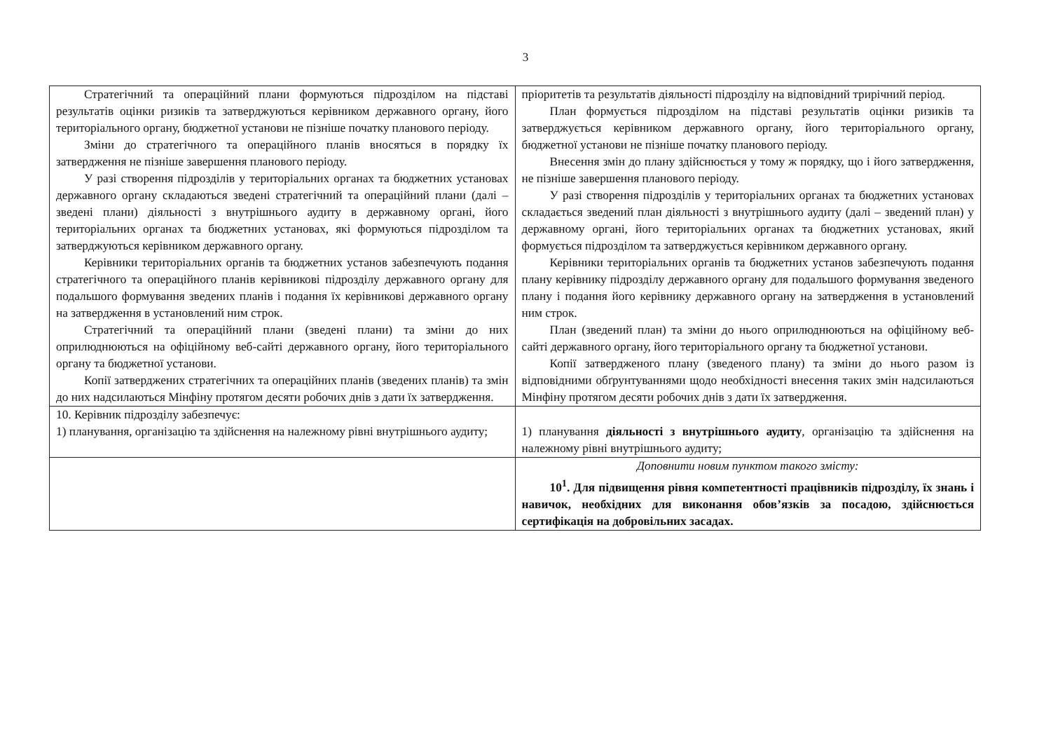3
| Стратегічний та операційний плани формуються підрозділом на підставі результатів оцінки ризиків та затверджуються керівником державного органу, його територіального органу, бюджетної установи не пізніше початку планового періоду. Зміни до стратегічного та операційного планів вносяться в порядку їх затвердження не пізніше завершення планового періоду. У разі створення підрозділів у територіальних органах та бюджетних установах державного органу складаються зведені стратегічний та операційний плани (далі – зведені плани) діяльності з внутрішнього аудиту в державному органі, його територіальних органах та бюджетних установах, які формуються підрозділом та затверджуються керівником державного органу. Керівники територіальних органів та бюджетних установ забезпечують подання стратегічного та операційного планів керівникові підрозділу державного органу для подальшого формування зведених планів і подання їх керівникові державного органу на затвердження в установлений ним строк. Стратегічний та операційний плани (зведені плани) та зміни до них оприлюднюються на офіційному веб-сайті державного органу, його територіального органу та бюджетної установи. Копії затверджених стратегічних та операційних планів (зведених планів) та змін до них надсилаються Мінфіну протягом десяти робочих днів з дати їх затвердження. | пріоритетів та результатів діяльності підрозділу на відповідний трирічний період. План формується підрозділом на підставі результатів оцінки ризиків та затверджується керівником державного органу, його територіального органу, бюджетної установи не пізніше початку планового періоду. Внесення змін до плану здійснюється у тому ж порядку, що і його затвердження, не пізніше завершення планового періоду. У разі створення підрозділів у територіальних органах та бюджетних установах складається зведений план діяльності з внутрішнього аудиту (далі – зведений план) у державному органі, його територіальних органах та бюджетних установах, який формується підрозділом та затверджується керівником державного органу. Керівники територіальних органів та бюджетних установ забезпечують подання плану керівнику підрозділу державного органу для подальшого формування зведеного плану і подання його керівнику державного органу на затвердження в установлений ним строк. План (зведений план) та зміни до нього оприлюднюються на офіційному веб-сайті державного органу, його територіального органу та бюджетної установи. Копії затвердженого плану (зведеного плану) та зміни до нього разом із відповідними обґрунтуваннями щодо необхідності внесення таких змін надсилаються Мінфіну протягом десяти робочих днів з дати їх затвердження. |
| 10. Керівник підрозділу забезпечує: 1) планування, організацію та здійснення на належному рівні внутрішнього аудиту; | 1) планування діяльності з внутрішнього аудиту , організацію та здійснення на належному рівні внутрішнього аудиту; |
| | Доповнити новим пунктом такого змісту: 10<sup>1</sup>. Для підвищення рівня компетентності працівників підрозділу, їх знань і навичок, необхідних для виконання обов’язків за посадою, здійснюється сертифікація на добровільних засадах. |